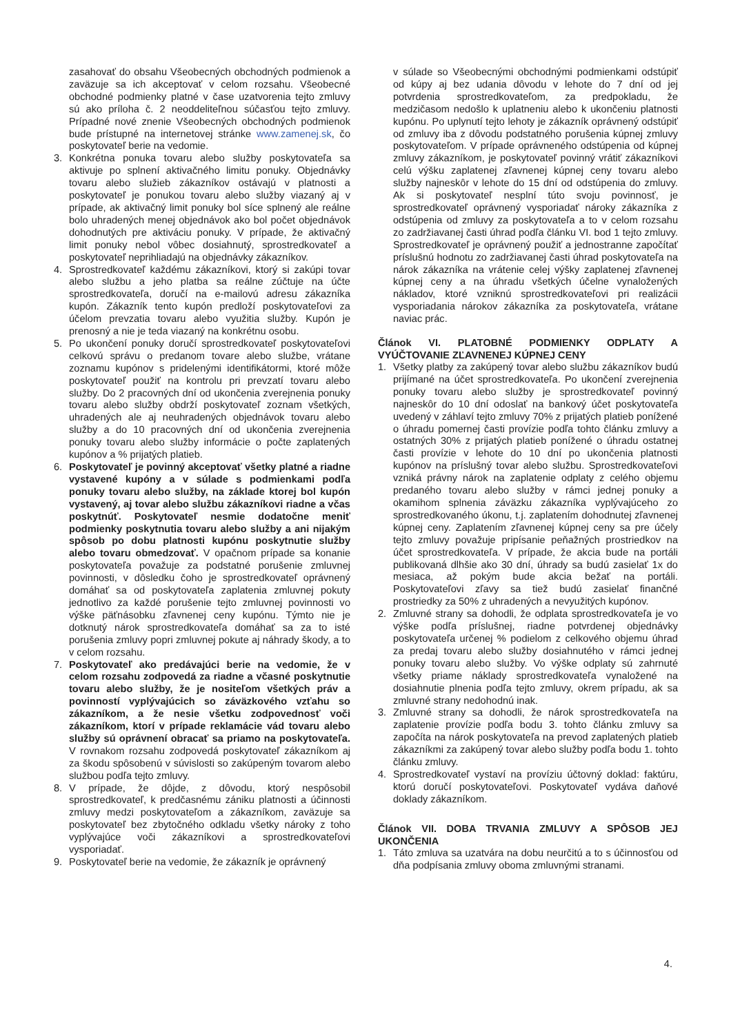zasahovať do obsahu Všeobecných obchodných podmienok a zaväzuje sa ich akceptovať v celom rozsahu. Všeobecné obchodné podmienky platné v čase uzatvorenia tejto zmluvy sú ako príloha č. 2 neoddeliteľnou súčasťou tejto zmluvy. Prípadné nové znenie Všeobecných obchodných podmienok bude prístupné na internetovej stránke www.zamenej.sk, čo poskytovateľ berie na vedomie.
3. Konkrétna ponuka tovaru alebo služby poskytovateľa sa aktivuje po splnení aktivačného limitu ponuky. Objednávky tovaru alebo služieb zákazníkov ostávajú v platnosti a poskytovateľ je ponukou tovaru alebo služby viazaný aj v prípade, ak aktivačný limit ponuky bol síce splnený ale reálne bolo uhradených menej objednávok ako bol počet objednávok dohodnutých pre aktiváciu ponuky. V prípade, že aktivačný limit ponuky nebol vôbec dosiahnutý, sprostredkovateľ a poskytovateľ neprihliadajú na objednávky zákazníkov.
4. Sprostredkovateľ každému zákazníkovi, ktorý si zakúpi tovar alebo službu a jeho platba sa reálne zúčtuje na účte sprostredkovateľa, doručí na e-mailovú adresu zákazníka kupón. Zákazník tento kupón predloží poskytovateľovi za účelom prevzatia tovaru alebo využitia služby. Kupón je prenosný a nie je teda viazaný na konkrétnu osobu.
5. Po ukončení ponuky doručí sprostredkovateľ poskytovateľovi celkovú správu o predanom tovare alebo službe, vrátane zoznamu kupónov s pridelenými identifikátormi, ktoré môže poskytovateľ použiť na kontrolu pri prevzatí tovaru alebo služby. Do 2 pracovných dní od ukončenia zverejnenia ponuky tovaru alebo služby obdrží poskytovateľ zoznam všetkých, uhradených ale aj neuhradených objednávok tovaru alebo služby a do 10 pracovných dní od ukončenia zverejnenia ponuky tovaru alebo služby informácie o počte zaplatených kupónov a % prijatých platieb.
6. Poskytovateľ je povinný akceptovať všetky platné a riadne vystavené kupóny a v súlade s podmienkami podľa ponuky tovaru alebo služby, na základe ktorej bol kupón vystavený, aj tovar alebo službu zákazníkovi riadne a včas poskytnúť. Poskytovateľ nesmie dodatočne meniť podmienky poskytnutia tovaru alebo služby a ani nijakým spôsob po dobu platnosti kupónu poskytnutie služby alebo tovaru obmedzovať. V opačnom prípade sa konanie poskytovateľa považuje za podstatné porušenie zmluvnej povinnosti, v dôsledku čoho je sprostredkovateľ oprávnený domáhať sa od poskytovateľa zaplatenia zmluvnej pokuty jednotlivo za každé porušenie tejto zmluvnej povinnosti vo výške päťnásobku zľavnenej ceny kupónu. Týmto nie je dotknutý nárok sprostredkovateľa domáhať sa za to isté porušenia zmluvy popri zmluvnej pokute aj náhrady škody, a to v celom rozsahu.
7. Poskytovateľ ako predávajúci berie na vedomie, že v celom rozsahu zodpovedá za riadne a včasné poskytnutie tovaru alebo služby, že je nositeľom všetkých práv a povinností vyplývajúcich so záväzkového vzťahu so zákazníkom, a že nesie všetku zodpovednosť voči zákazníkom, ktorí v prípade reklamácie vád tovaru alebo služby sú oprávnení obracať sa priamo na poskytovateľa. V rovnakom rozsahu zodpovedá poskytovateľ zákazníkom aj za škodu spôsobenú v súvislosti so zakúpeným tovarom alebo službou podľa tejto zmluvy.
8. V prípade, že dôjde, z dôvodu, ktorý nespôsobil sprostredkovateľ, k predčasnému zániku platnosti a účinnosti zmluvy medzi poskytovateľom a zákazníkom, zaväzuje sa poskytovateľ bez zbytočného odkladu všetky nároky z toho vyplývajúce voči zákazníkovi a sprostredkovateľovi vysporiadať.
9. Poskytovateľ berie na vedomie, že zákazník je oprávnený
v súlade so Všeobecnými obchodnými podmienkami odstúpiť od kúpy aj bez udania dôvodu v lehote do 7 dní od jej potvrdenia sprostredkovateľom, za predpokladu, že medzičasom nedošlo k uplatneniu alebo k ukončeniu platnosti kupónu. Po uplynutí tejto lehoty je zákazník oprávnený odstúpiť od zmluvy iba z dôvodu podstatného porušenia kúpnej zmluvy poskytovateľom. V prípade oprávneného odstúpenia od kúpnej zmluvy zákazníkom, je poskytovateľ povinný vrátiť zákazníkovi celú výšku zaplatenej zľavnenej kúpnej ceny tovaru alebo služby najneskôr v lehote do 15 dní od odstúpenia do zmluvy. Ak si poskytovateľ nesplní túto svoju povinnosť, je sprostredkovateľ oprávnený vysporiadať nároky zákazníka z odstúpenia od zmluvy za poskytovateľa a to v celom rozsahu zo zadržiavanej časti úhrad podľa článku VI. bod 1 tejto zmluvy. Sprostredkovateľ je oprávnený použiť a jednostranne započítať príslušnú hodnotu zo zadržiavanej časti úhrad poskytovateľa na nárok zákazníka na vrátenie celej výšky zaplatenej zľavnenej kúpnej ceny a na úhradu všetkých účelne vynaložených nákladov, ktoré vzniknú sprostredkovateľovi pri realizácii vysporiadania nárokov zákazníka za poskytovateľa, vrátane naviac prác.
Článok VI. PLATOBNÉ PODMIENKY ODPLATY A VYÚČTOVANIE ZĽAVNENEJ KÚPNEJ CENY
1. Všetky platby za zakúpený tovar alebo službu zákazníkov budú prijímané na účet sprostredkovateľa. Po ukončení zverejnenia ponuky tovaru alebo služby je sprostredkovateľ povinný najneskôr do 10 dní odoslať na bankový účet poskytovateľa uvedený v záhlaví tejto zmluvy 70% z prijatých platieb ponížené o úhradu pomernej časti provízie podľa tohto článku zmluvy a ostatných 30% z prijatých platieb ponížené o úhradu ostatnej časti provízie v lehote do 10 dní po ukončenia platnosti kupónov na príslušný tovar alebo službu. Sprostredkovateľovi vzniká právny nárok na zaplatenie odplaty z celého objemu predaného tovaru alebo služby v rámci jednej ponuky a okamihom splnenia záväzku zákazníka vyplývajúceho zo sprostredkovaného úkonu, t.j. zaplatením dohodnutej zľavnenej kúpnej ceny. Zaplatením zľavnenej kúpnej ceny sa pre účely tejto zmluvy považuje pripísanie peňažných prostriedkov na účet sprostredkovateľa. V prípade, že akcia bude na portáli publikovaná dlhšie ako 30 dní, úhrady sa budú zasielať 1x do mesiaca, až pokým bude akcia bežať na portáli. Poskytovateľovi zľavy sa tiež budú zasielať finančné prostriedky za 50% z uhradených a nevyužitých kupónov.
2. Zmluvné strany sa dohodli, že odplata sprostredkovateľa je vo výške podľa príslušnej, riadne potvrdenej objednávky poskytovateľa určenej % podielom z celkového objemu úhrad za predaj tovaru alebo služby dosiahnutého v rámci jednej ponuky tovaru alebo služby. Vo výške odplaty sú zahrnuté všetky priame náklady sprostredkovateľa vynaložené na dosiahnutie plnenia podľa tejto zmluvy, okrem prípadu, ak sa zmluvné strany nedohodnú inak.
3. Zmluvné strany sa dohodli, že nárok sprostredkovateľa na zaplatenie provízie podľa bodu 3. tohto článku zmluvy sa započíta na nárok poskytovateľa na prevod zaplatených platieb zákazníkmi za zakúpený tovar alebo služby podľa bodu 1. tohto článku zmluvy.
4. Sprostredkovateľ vystaví na províziu účtovný doklad: faktúru, ktorú doručí poskytovateľovi. Poskytovateľ vydáva daňové doklady zákazníkom.
Článok VII. DOBA TRVANIA ZMLUVY A SPÔSOB JEJ UKONČENIA
1. Táto zmluva sa uzatvára na dobu neurčitú a to s účinnosťou od dňa podpísania zmluvy oboma zmluvnými stranami.
4.